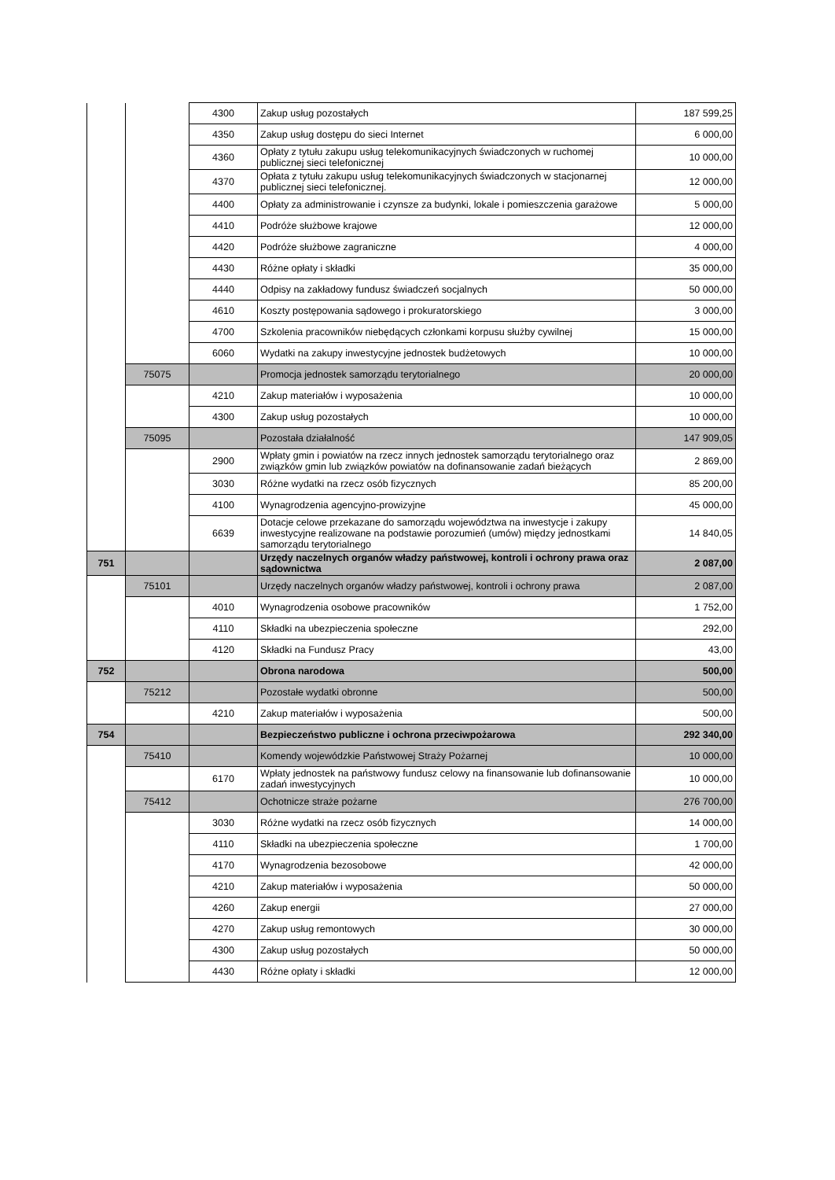| | | 4300 | Zakup usług pozostałych | 187 599,25 |
| | | 4350 | Zakup usług dostępu do sieci Internet | 6 000,00 |
| | | 4360 | Opłaty z tytułu zakupu usług telekomunikacyjnych świadczonych w ruchomej publicznej sieci telefonicznej | 10 000,00 |
| | | 4370 | Opłata z tytułu zakupu usług telekomunikacyjnych świadczonych w stacjonarnej publicznej sieci telefonicznej. | 12 000,00 |
| | | 4400 | Opłaty za administrowanie i czynsze za budynki, lokale i pomieszczenia garażowe | 5 000,00 |
| | | 4410 | Podróże służbowe krajowe | 12 000,00 |
| | | 4420 | Podróże służbowe zagraniczne | 4 000,00 |
| | | 4430 | Różne opłaty i składki | 35 000,00 |
| | | 4440 | Odpisy na zakładowy fundusz świadczeń socjalnych | 50 000,00 |
| | | 4610 | Koszty postępowania sądowego i prokuratorskiego | 3 000,00 |
| | | 4700 | Szkolenia pracowników niebędących członkami korpusu służby cywilnej | 15 000,00 |
| | | 6060 | Wydatki na zakupy inwestycyjne jednostek budżetowych | 10 000,00 |
| | 75075 | | Promocja jednostek samorządu terytorialnego | 20 000,00 |
| | | 4210 | Zakup materiałów i wyposażenia | 10 000,00 |
| | | 4300 | Zakup usług pozostałych | 10 000,00 |
| | 75095 | | Pozostała działalność | 147 909,05 |
| | | 2900 | Wpłaty gmin i powiatów na rzecz innych jednostek samorządu terytorialnego oraz związków gmin lub związków powiatów na dofinansowanie zadań bieżących | 2 869,00 |
| | | 3030 | Różne wydatki na rzecz osób fizycznych | 85 200,00 |
| | | 4100 | Wynagrodzenia agencyjno-prowizyjne | 45 000,00 |
| | | 6639 | Dotacje celowe przekazane do samorządu województwa na inwestycje i zakupy inwestycyjne realizowane na podstawie porozumień (umów) między jednostkami samorządu terytorialnego | 14 840,05 |
| 751 | | | Urzędy naczelnych organów władzy państwowej, kontroli i ochrony prawa oraz sądownictwa | 2 087,00 |
| | 75101 | | Urzędy naczelnych organów władzy państwowej, kontroli i ochrony prawa | 2 087,00 |
| | | 4010 | Wynagrodzenia osobowe pracowników | 1 752,00 |
| | | 4110 | Składki na ubezpieczenia społeczne | 292,00 |
| | | 4120 | Składki na Fundusz Pracy | 43,00 |
| 752 | | | Obrona narodowa | 500,00 |
| | 75212 | | Pozostałe wydatki obronne | 500,00 |
| | | 4210 | Zakup materiałów i wyposażenia | 500,00 |
| 754 | | | Bezpieczeństwo publiczne i ochrona przeciwpożarowa | 292 340,00 |
| | 75410 | | Komendy wojewódzkie Państwowej Straży Pożarnej | 10 000,00 |
| | | 6170 | Wpłaty jednostek na państwowy fundusz celowy na finansowanie lub dofinansowanie zadań inwestycyjnych | 10 000,00 |
| | 75412 | | Ochotnicze straże pożarne | 276 700,00 |
| | | 3030 | Różne wydatki na rzecz osób fizycznych | 14 000,00 |
| | | 4110 | Składki na ubezpieczenia społeczne | 1 700,00 |
| | | 4170 | Wynagrodzenia bezosobowe | 42 000,00 |
| | | 4210 | Zakup materiałów i wyposażenia | 50 000,00 |
| | | 4260 | Zakup energii | 27 000,00 |
| | | 4270 | Zakup usług remontowych | 30 000,00 |
| | | 4300 | Zakup usług pozostałych | 50 000,00 |
| | | 4430 | Różne opłaty i składki | 12 000,00 |